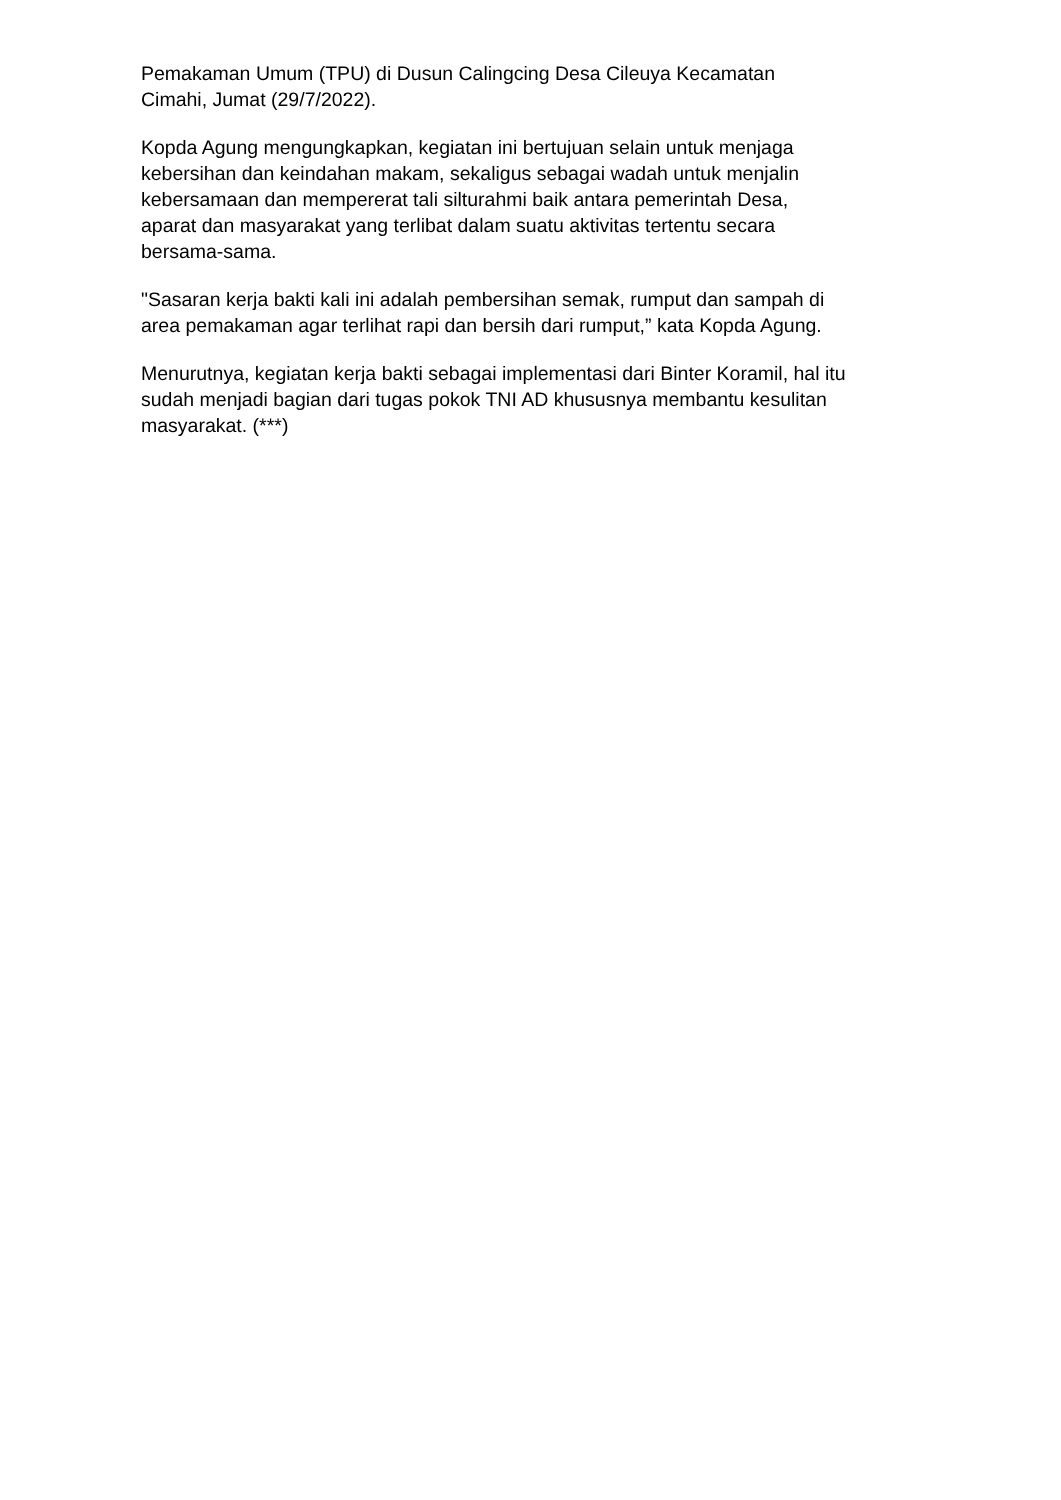Pemakaman Umum (TPU) di Dusun Calingcing Desa Cileuya Kecamatan
Cimahi, Jumat (29/7/2022).
Kopda Agung mengungkapkan, kegiatan ini bertujuan selain untuk menjaga
kebersihan dan keindahan makam, sekaligus sebagai wadah untuk menjalin
kebersamaan dan mempererat tali silturahmi baik antara pemerintah Desa,
aparat dan masyarakat yang terlibat dalam suatu aktivitas tertentu secara
bersama-sama.
"Sasaran kerja bakti kali ini adalah pembersihan semak, rumput dan sampah di
area pemakaman agar terlihat rapi dan bersih dari rumput,” kata Kopda Agung.
Menurutnya, kegiatan kerja bakti sebagai implementasi dari Binter Koramil, hal itu
sudah menjadi bagian dari tugas pokok TNI AD khususnya membantu kesulitan
masyarakat. (***)